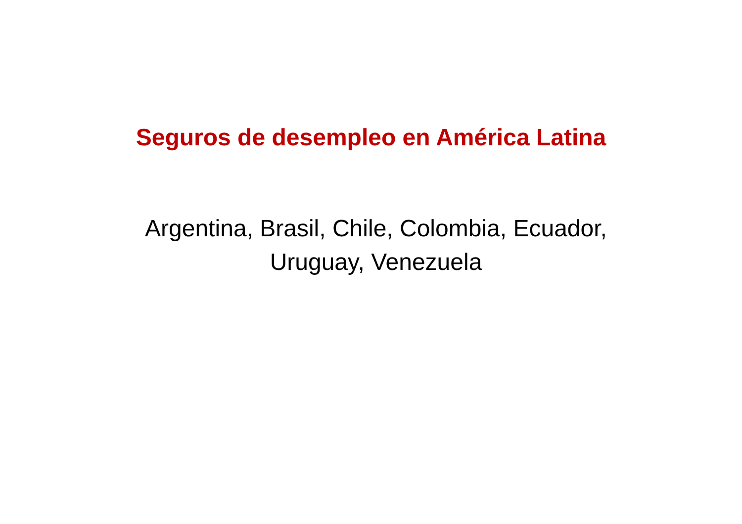Seguros de desempleo en América Latina
Argentina, Brasil, Chile, Colombia, Ecuador,
Uruguay, Venezuela